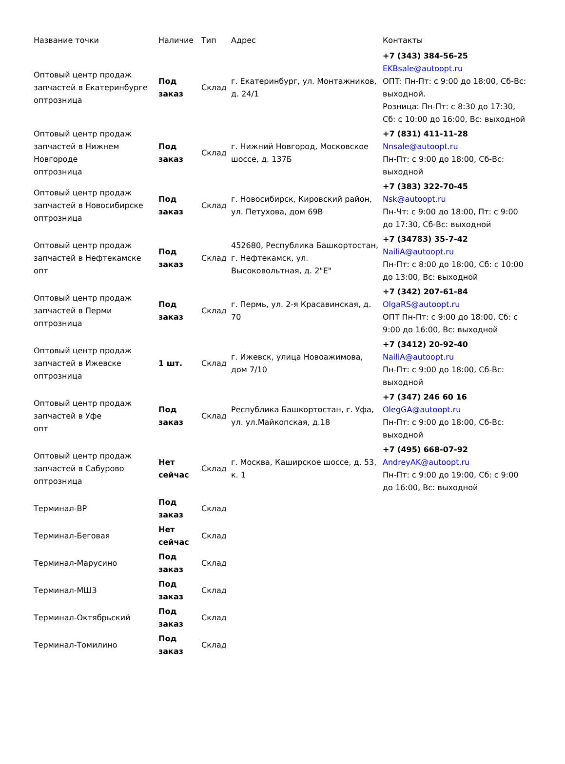| Название точки | Наличие | Тип | Адрес | Контакты |
| --- | --- | --- | --- | --- |
| Оптовый центр продаж запчастей в Екатеринбурге оптрозница | Под заказ | Склад | г. Екатеринбург, ул. Монтажников, д. 24/1 | +7 (343) 384-56-25 EKBsale@autoopt.ru ОПТ: Пн-Пт: с 9:00 до 18:00, Сб-Вс: выходной. Розница: Пн-Пт: с 8:30 до 17:30, Сб: с 10:00 до 16:00, Вс: выходной |
| Оптовый центр продаж запчастей в Нижнем Новгороде оптрозница | Под заказ | Склад | г. Нижний Новгород, Московское шоссе, д. 137Б | +7 (831) 411-11-28 Nnsale@autoopt.ru Пн-Пт: с 9:00 до 18:00, Сб-Вс: выходной |
| Оптовый центр продаж запчастей в Новосибирске оптрозница | Под заказ | Склад | г. Новосибирск, Кировский район, ул. Петухова, дом 69В | +7 (383) 322-70-45 Nsk@autoopt.ru Пн-Чт: с 9:00 до 18:00, Пт: с 9:00 до 17:30, Сб-Вс: выходной |
| Оптовый центр продаж запчастей в Нефтекамске опт | Под заказ | Склад | 452680, Республика Башкортостан, г. Нефтекамск, ул. Высоковольтная, д. 2"Е" | +7 (34783) 35-7-42 NailiA@autoopt.ru Пн-Пт: с 8:00 до 18:00, Сб: с 10:00 до 13:00, Вс: выходной |
| Оптовый центр продаж запчастей в Перми оптрозница | Под заказ | Склад | г. Пермь, ул. 2-я Красавинская, д. 70 | +7 (342) 207-61-84 OlgaRS@autoopt.ru ОПТ Пн-Пт: с 9:00 до 18:00, Сб: с 9:00 до 16:00, Вс: выходной |
| Оптовый центр продаж запчастей в Ижевске оптрозница | 1 шт. | Склад | г. Ижевск, улица Новоажимова, дом 7/10 | +7 (3412) 20-92-40 NailiA@autoopt.ru Пн-Пт: с 9:00 до 18:00, Сб-Вс: выходной |
| Оптовый центр продаж запчастей в Уфе опт | Под заказ | Склад | Республика Башкортостан, г. Уфа, ул. ул.Майкопская, д.18 | +7 (347) 246 60 16 OlegGA@autoopt.ru Пн-Пт: с 9:00 до 18:00, Сб-Вс: выходной |
| Оптовый центр продаж запчастей в Сабурово оптрозница | Нет сейчас | Склад | г. Москва, Каширское шоссе, д. 53, к. 1 | +7 (495) 668-07-92 AndreyAK@autoopt.ru Пн-Пт: с 9:00 до 19:00, Сб: с 9:00 до 16:00, Вс: выходной |
| Терминал-ВР | Под заказ | Склад | | |
| Терминал-Беговая | Нет сейчас | Склад | | |
| Терминал-Марусино | Под заказ | Склад | | |
| Терминал-МШ3 | Под заказ | Склад | | |
| Терминал-Октябрьский | Под заказ | Склад | | |
| Терминал-Томилино | Под заказ | Склад | | |